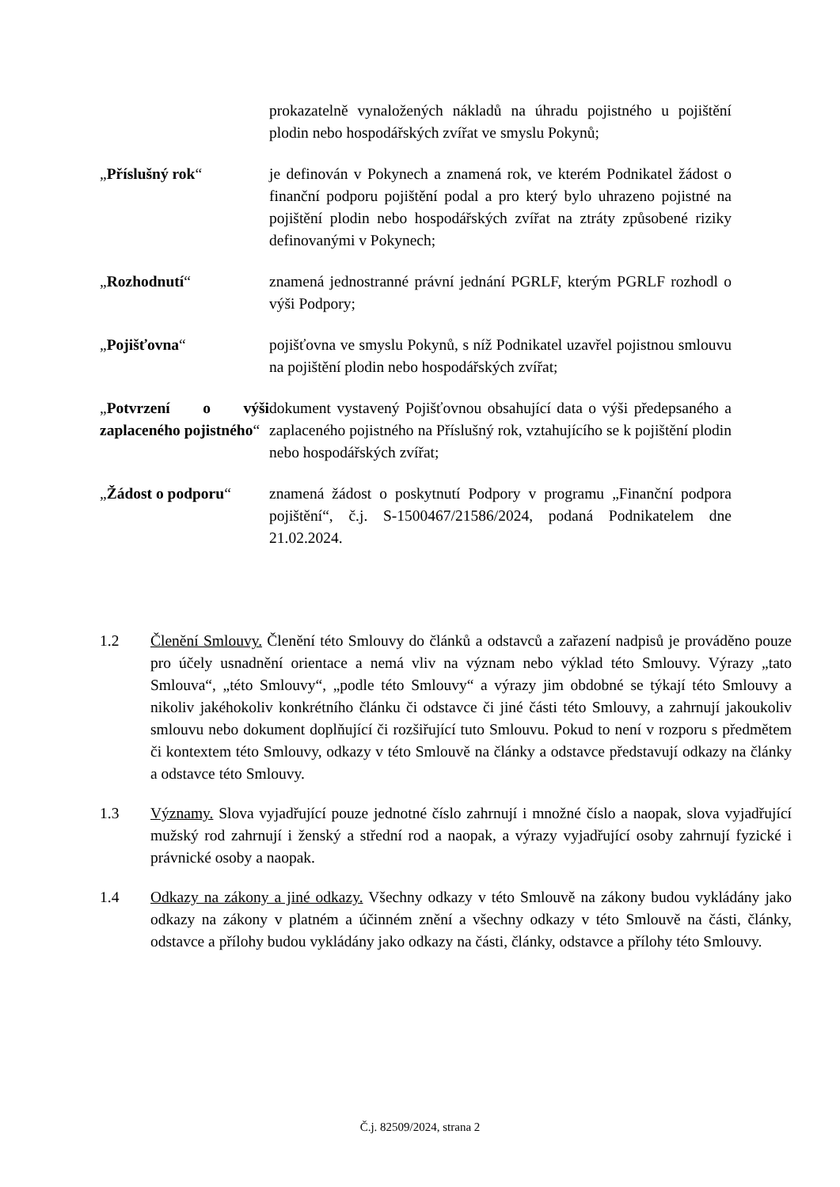prokazatelně vynaložených nákladů na úhradu pojistného u pojištění plodin nebo hospodářských zvířat ve smyslu Pokynů;
„Příslušný rok“ je definován v Pokynech a znamená rok, ve kterém Podnikatel žádost o finanční podporu pojištění podal a pro který bylo uhrazeno pojistné na pojištění plodin nebo hospodářských zvířat na ztráty způsobené riziky definovanými v Pokynech;
„Rozhodnutí“ znamená jednostranné právní jednání PGRLF, kterým PGRLF rozhodl o výši Podpory;
„Pojišťovna“ pojišťovna ve smyslu Pokynů, s níž Podnikatel uzavřel pojistnou smlouvu na pojištění plodin nebo hospodářských zvířat;
„Potvrzení o výši zaplaceného pojistného“
dokument vystavený Pojišťovnou obsahující data o výši předepsaného a zaplaceného pojistného na Příslušný rok, vztahujícího se k pojištění plodin nebo hospodářských zvířat;
„Žádost o podporu“ znamená žádost o poskytnutí Podpory v programu „Finanční podpora pojištění“, č.j. S-1500467/21586/2024, podaná Podnikatelem dne 21.02.2024.
1.2 Členění Smlouvy. Členění této Smlouvy do článků a odstavců a zařazení nadpisů je prováděno pouze pro účely usnadnění orientace a nemá vliv na význam nebo výklad této Smlouvy. Výrazy „tato Smlouva“, „této Smlouvy“, „podle této Smlouvy“ a výrazy jim obdobné se týkají této Smlouvy a nikoliv jakéhokoliv konkrétního článku či odstavce či jiné části této Smlouvy, a zahrnují jakoukoliv smlouvu nebo dokument doplňující či rozšiřující tuto Smlouvu. Pokud to není v rozporu s předmětem či kontextem této Smlouvy, odkazy v této Smlouvě na články a odstavce představují odkazy na články a odstavce této Smlouvy.
1.3 Významy. Slova vyjadřující pouze jednotné číslo zahrnují i množné číslo a naopak, slova vyjadřující mužský rod zahrnují i ženský a střední rod a naopak, a výrazy vyjadřující osoby zahrnují fyzické i právnické osoby a naopak.
1.4 Odkazy na zákony a jiné odkazy. Všechny odkazy v této Smlouvě na zákony budou vykládány jako odkazy na zákony v platném a účinném znění a všechny odkazy v této Smlouvě na části, články, odstavce a přílohy budou vykládány jako odkazy na části, články, odstavce a přílohy této Smlouvy.
Č.j. 82509/2024, strana 2